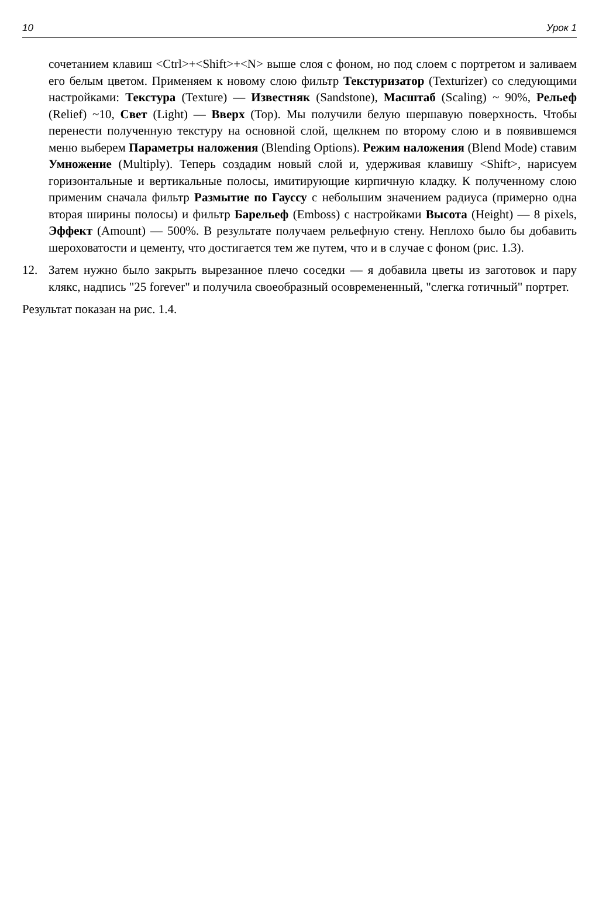10 Урок 1
сочетанием клавиш <Ctrl>+<Shift>+<N> выше слоя с фоном, но под слоем с портретом и заливаем его белым цветом. Применяем к новому слою фильтр Текстуризатор (Texturizer) со следующими настройками: Текстура (Texture) — Известняк (Sandstone), Масштаб (Scaling) ~ 90%, Рельеф (Relief) ~10, Свет (Light) — Вверх (Top). Мы получили белую шершавую поверхность. Чтобы перенести полученную текстуру на основной слой, щелкнем по второму слою и в появившемся меню выберем Параметры наложения (Blending Options). Режим наложения (Blend Mode) ставим Умножение (Multiply). Теперь создадим новый слой и, удерживая клавишу <Shift>, нарисуем горизонтальные и вертикальные полосы, имитирующие кирпичную кладку. К полученному слою применим сначала фильтр Размытие по Гауссу с небольшим значением радиуса (примерно одна вторая ширины полосы) и фильтр Барельеф (Emboss) с настройками Высота (Height) — 8 pixels, Эффект (Amount) — 500%. В результате получаем рельефную стену. Неплохо было бы добавить шероховатости и цементу, что достигается тем же путем, что и в случае с фоном (рис. 1.3).
12. Затем нужно было закрыть вырезанное плечо соседки — я добавила цветы из заготовок и пару клякс, надпись "25 forever" и получила своеобразный осовремененный, "слегка готичный" портрет.
Результат показан на рис. 1.4.